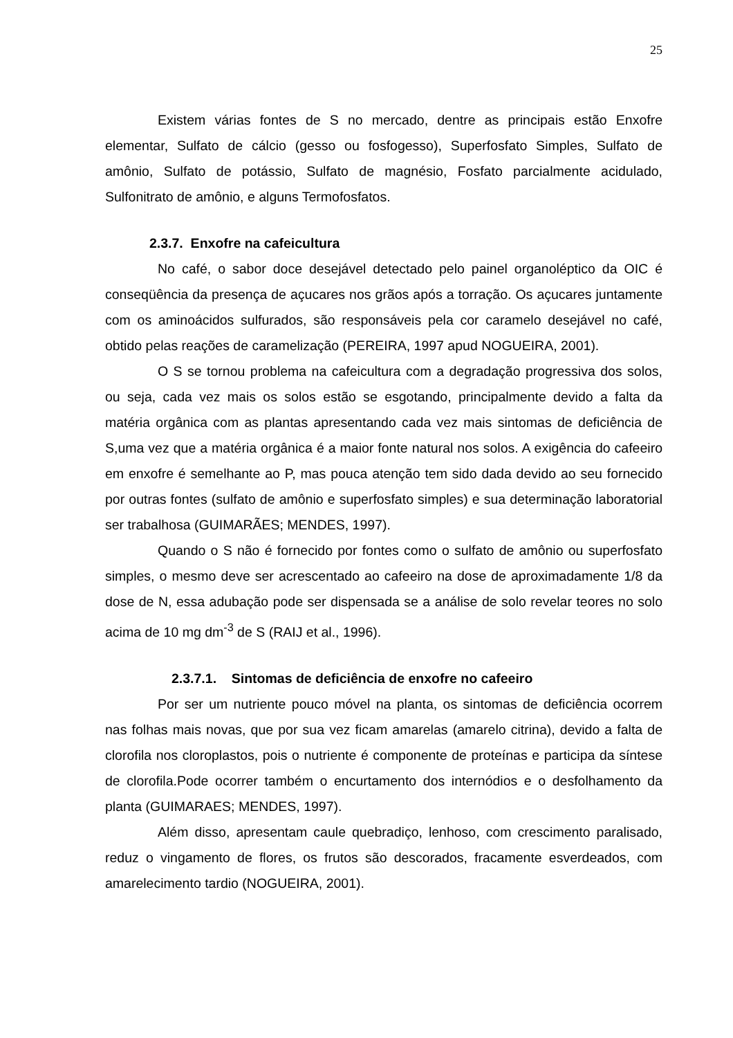25
Existem várias fontes de S no mercado, dentre as principais estão Enxofre elementar, Sulfato de cálcio (gesso ou fosfogesso), Superfosfato Simples, Sulfato de amônio, Sulfato de potássio, Sulfato de magnésio, Fosfato parcialmente acidulado, Sulfonitrato de amônio, e alguns Termofosfatos.
2.3.7. Enxofre na cafeicultura
No café, o sabor doce desejável detectado pelo painel organoléptico da OIC é conseqüência da presença de açucares nos grãos após a torração. Os açucares juntamente com os aminoácidos sulfurados, são responsáveis pela cor caramelo desejável no café, obtido pelas reações de caramelização (PEREIRA, 1997 apud NOGUEIRA, 2001).
O S se tornou problema na cafeicultura com a degradação progressiva dos solos, ou seja, cada vez mais os solos estão se esgotando, principalmente devido a falta da matéria orgânica com as plantas apresentando cada vez mais sintomas de deficiência de S,uma vez que a matéria orgânica é a maior fonte natural nos solos. A exigência do cafeeiro em enxofre é semelhante ao P, mas pouca atenção tem sido dada devido ao seu fornecido por outras fontes (sulfato de amônio e superfosfato simples) e sua determinação laboratorial ser trabalhosa (GUIMARÃES; MENDES, 1997).
Quando o S não é fornecido por fontes como o sulfato de amônio ou superfosfato simples, o mesmo deve ser acrescentado ao cafeeiro na dose de aproximadamente 1/8 da dose de N, essa adubação pode ser dispensada se a análise de solo revelar teores no solo acima de 10 mg dm<sup>-3</sup> de S (RAIJ et al., 1996).
2.3.7.1. Sintomas de deficiência de enxofre no cafeeiro
Por ser um nutriente pouco móvel na planta, os sintomas de deficiência ocorrem nas folhas mais novas, que por sua vez ficam amarelas (amarelo citrina), devido a falta de clorofila nos cloroplastos, pois o nutriente é componente de proteínas e participa da síntese de clorofila.Pode ocorrer também o encurtamento dos internódios e o desfolhamento da planta (GUIMARAES; MENDES, 1997).
Além disso, apresentam caule quebradiço, lenhoso, com crescimento paralisado, reduz o vingamento de flores, os frutos são descorados, fracamente esverdeados, com amarelecimento tardio (NOGUEIRA, 2001).